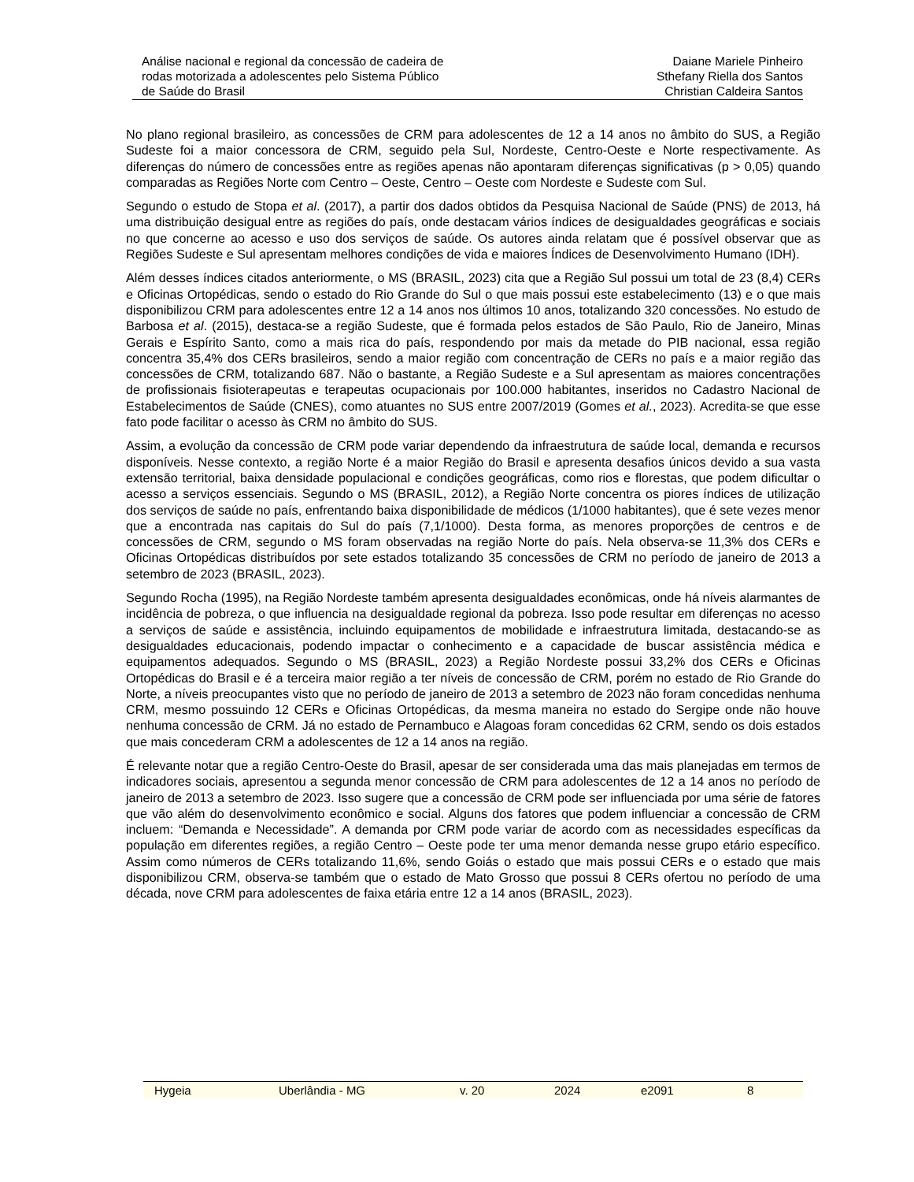Análise nacional e regional da concessão de cadeira de
rodas motorizada a adolescentes pelo Sistema Público
de Saúde do Brasil
Daiane Mariele Pinheiro
Sthefany Riella dos Santos
Christian Caldeira Santos
No plano regional brasileiro, as concessões de CRM para adolescentes de 12 a 14 anos no âmbito do SUS, a Região Sudeste foi a maior concessora de CRM, seguido pela Sul, Nordeste, Centro-Oeste e Norte respectivamente. As diferenças do número de concessões entre as regiões apenas não apontaram diferenças significativas (p > 0,05) quando comparadas as Regiões Norte com Centro – Oeste, Centro – Oeste com Nordeste e Sudeste com Sul.
Segundo o estudo de Stopa et al. (2017), a partir dos dados obtidos da Pesquisa Nacional de Saúde (PNS) de 2013, há uma distribuição desigual entre as regiões do país, onde destacam vários índices de desigualdades geográficas e sociais no que concerne ao acesso e uso dos serviços de saúde. Os autores ainda relatam que é possível observar que as Regiões Sudeste e Sul apresentam melhores condições de vida e maiores Índices de Desenvolvimento Humano (IDH).
Além desses índices citados anteriormente, o MS (BRASIL, 2023) cita que a Região Sul possui um total de 23 (8,4) CERs e Oficinas Ortopédicas, sendo o estado do Rio Grande do Sul o que mais possui este estabelecimento (13) e o que mais disponibilizou CRM para adolescentes entre 12 a 14 anos nos últimos 10 anos, totalizando 320 concessões. No estudo de Barbosa et al. (2015), destaca-se a região Sudeste, que é formada pelos estados de São Paulo, Rio de Janeiro, Minas Gerais e Espírito Santo, como a mais rica do país, respondendo por mais da metade do PIB nacional, essa região concentra 35,4% dos CERs brasileiros, sendo a maior região com concentração de CERs no país e a maior região das concessões de CRM, totalizando 687. Não o bastante, a Região Sudeste e a Sul apresentam as maiores concentrações de profissionais fisioterapeutas e terapeutas ocupacionais por 100.000 habitantes, inseridos no Cadastro Nacional de Estabelecimentos de Saúde (CNES), como atuantes no SUS entre 2007/2019 (Gomes et al., 2023). Acredita-se que esse fato pode facilitar o acesso às CRM no âmbito do SUS.
Assim, a evolução da concessão de CRM pode variar dependendo da infraestrutura de saúde local, demanda e recursos disponíveis. Nesse contexto, a região Norte é a maior Região do Brasil e apresenta desafios únicos devido a sua vasta extensão territorial, baixa densidade populacional e condições geográficas, como rios e florestas, que podem dificultar o acesso a serviços essenciais. Segundo o MS (BRASIL, 2012), a Região Norte concentra os piores índices de utilização dos serviços de saúde no país, enfrentando baixa disponibilidade de médicos (1/1000 habitantes), que é sete vezes menor que a encontrada nas capitais do Sul do país (7,1/1000). Desta forma, as menores proporções de centros e de concessões de CRM, segundo o MS foram observadas na região Norte do país. Nela observa-se 11,3% dos CERs e Oficinas Ortopédicas distribuídos por sete estados totalizando 35 concessões de CRM no período de janeiro de 2013 a setembro de 2023 (BRASIL, 2023).
Segundo Rocha (1995), na Região Nordeste também apresenta desigualdades econômicas, onde há níveis alarmantes de incidência de pobreza, o que influencia na desigualdade regional da pobreza. Isso pode resultar em diferenças no acesso a serviços de saúde e assistência, incluindo equipamentos de mobilidade e infraestrutura limitada, destacando-se as desigualdades educacionais, podendo impactar o conhecimento e a capacidade de buscar assistência médica e equipamentos adequados. Segundo o MS (BRASIL, 2023) a Região Nordeste possui 33,2% dos CERs e Oficinas Ortopédicas do Brasil e é a terceira maior região a ter níveis de concessão de CRM, porém no estado de Rio Grande do Norte, a níveis preocupantes visto que no período de janeiro de 2013 a setembro de 2023 não foram concedidas nenhuma CRM, mesmo possuindo 12 CERs e Oficinas Ortopédicas, da mesma maneira no estado do Sergipe onde não houve nenhuma concessão de CRM. Já no estado de Pernambuco e Alagoas foram concedidas 62 CRM, sendo os dois estados que mais concederam CRM a adolescentes de 12 a 14 anos na região.
É relevante notar que a região Centro-Oeste do Brasil, apesar de ser considerada uma das mais planejadas em termos de indicadores sociais, apresentou a segunda menor concessão de CRM para adolescentes de 12 a 14 anos no período de janeiro de 2013 a setembro de 2023. Isso sugere que a concessão de CRM pode ser influenciada por uma série de fatores que vão além do desenvolvimento econômico e social. Alguns dos fatores que podem influenciar a concessão de CRM incluem: “Demanda e Necessidade”. A demanda por CRM pode variar de acordo com as necessidades específicas da população em diferentes regiões, a região Centro – Oeste pode ter uma menor demanda nesse grupo etário específico. Assim como números de CERs totalizando 11,6%, sendo Goiás o estado que mais possui CERs e o estado que mais disponibilizou CRM, observa-se também que o estado de Mato Grosso que possui 8 CERs ofertou no período de uma década, nove CRM para adolescentes de faixa etária entre 12 a 14 anos (BRASIL, 2023).
Hygeia Uberlândia - MG v. 20 2024 e2091 8